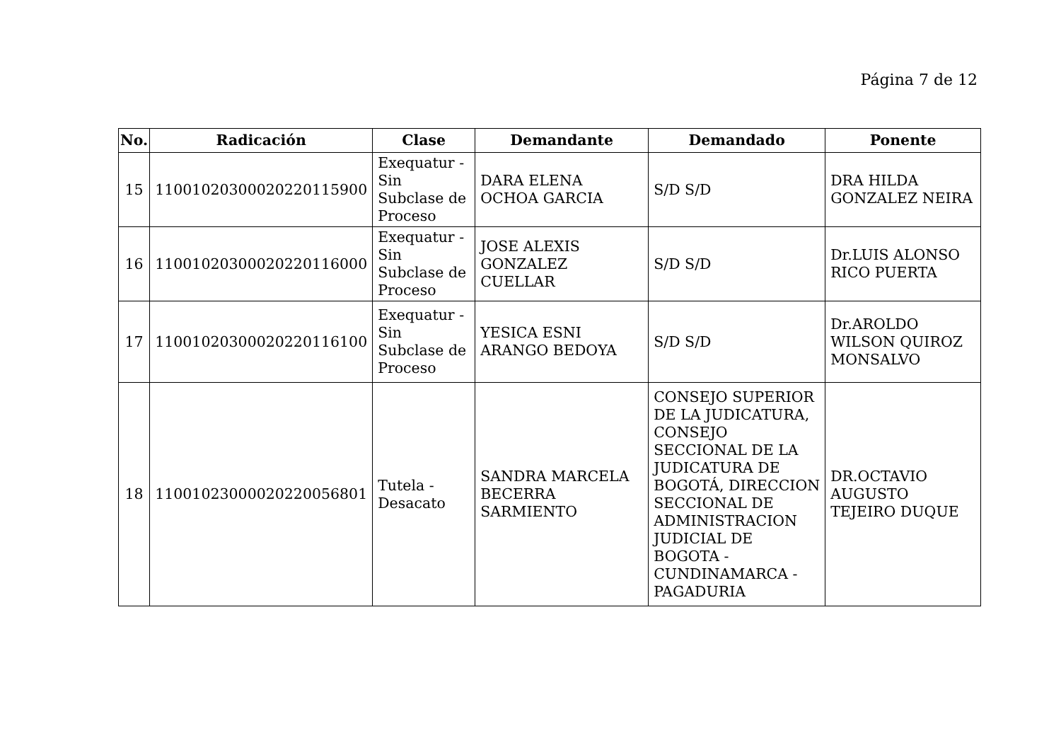Página 7 de 12
| No. | Radicación | Clase | Demandante | Demandado | Ponente |
| --- | --- | --- | --- | --- | --- |
| 15 | 11001020300020220115900 | Exequatur - Sin Subclase de Proceso | DARA ELENA OCHOA GARCIA | S/D S/D | DRA HILDA GONZALEZ NEIRA |
| 16 | 11001020300020220116000 | Exequatur - Sin Subclase de Proceso | JOSE ALEXIS GONZALEZ CUELLAR | S/D S/D | Dr.LUIS ALONSO RICO PUERTA |
| 17 | 11001020300020220116100 | Exequatur - Sin Subclase de Proceso | YESICA ESNI ARANGO BEDOYA | S/D S/D | Dr.AROLDO WILSON QUIROZ MONSALVO |
| 18 | 11001023000020220056801 | Tutela - Desacato | SANDRA MARCELA BECERRA SARMIENTO | CONSEJO SUPERIOR DE LA JUDICATURA, CONSEJO SECCIONAL DE LA JUDICATURA DE BOGOTÁ, DIRECCION SECCIONAL DE ADMINISTRACION JUDICIAL DE BOGOTA - CUNDINAMARCA - PAGADURIA | DR.OCTAVIO AUGUSTO TEJEIRO DUQUE |